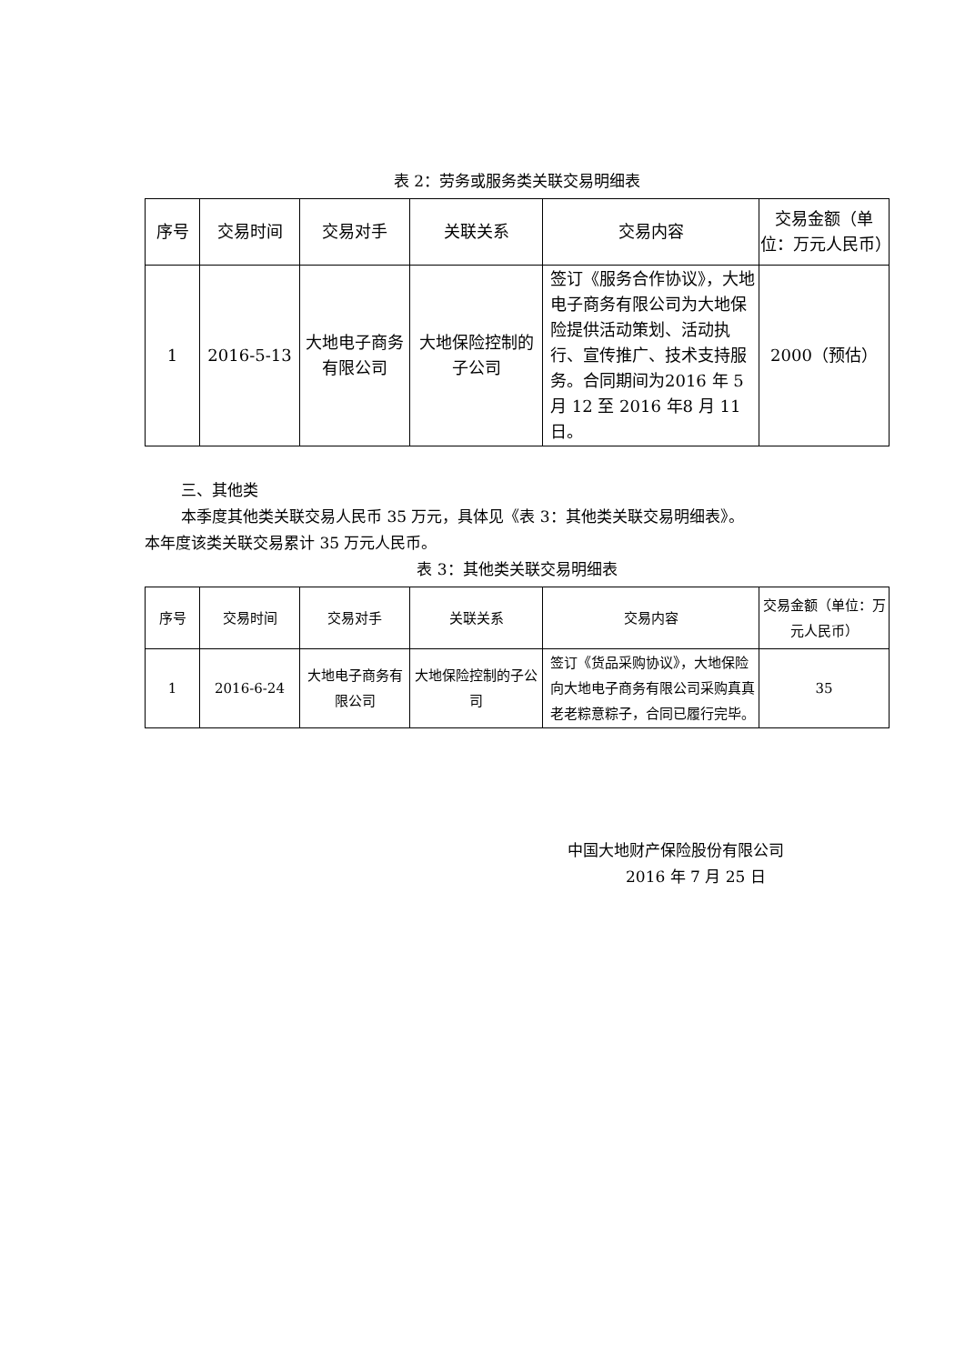表 2：劳务或服务类关联交易明细表
| 序号 | 交易时间 | 交易对手 | 关联关系 | 交易内容 | 交易金额（单位：万元人民币） |
| --- | --- | --- | --- | --- | --- |
| 1 | 2016-5-13 | 大地电子商务有限公司 | 大地保险控制的子公司 | 签订《服务合作协议》，大地电子商务有限公司为大地保险提供活动策划、活动执行、宣传推广、技术支持服务。合同期间为2016 年 5 月 12 至 2016 年8 月 11 日。 | 2000（预估） |
三、其他类
本季度其他类关联交易人民币 35 万元，具体见《表 3：其他类关联交易明细表》。
本年度该类关联交易累计 35 万元人民币。
表 3：其他类关联交易明细表
| 序号 | 交易时间 | 交易对手 | 关联关系 | 交易内容 | 交易金额（单位：万元人民币） |
| --- | --- | --- | --- | --- | --- |
| 1 | 2016-6-24 | 大地电子商务有限公司 | 大地保险控制的子公司 | 签订《货品采购协议》，大地保险向大地电子商务有限公司采购真真老老粽意粽子，合同已履行完毕。 | 35 |
中国大地财产保险股份有限公司
2016 年 7 月 25 日